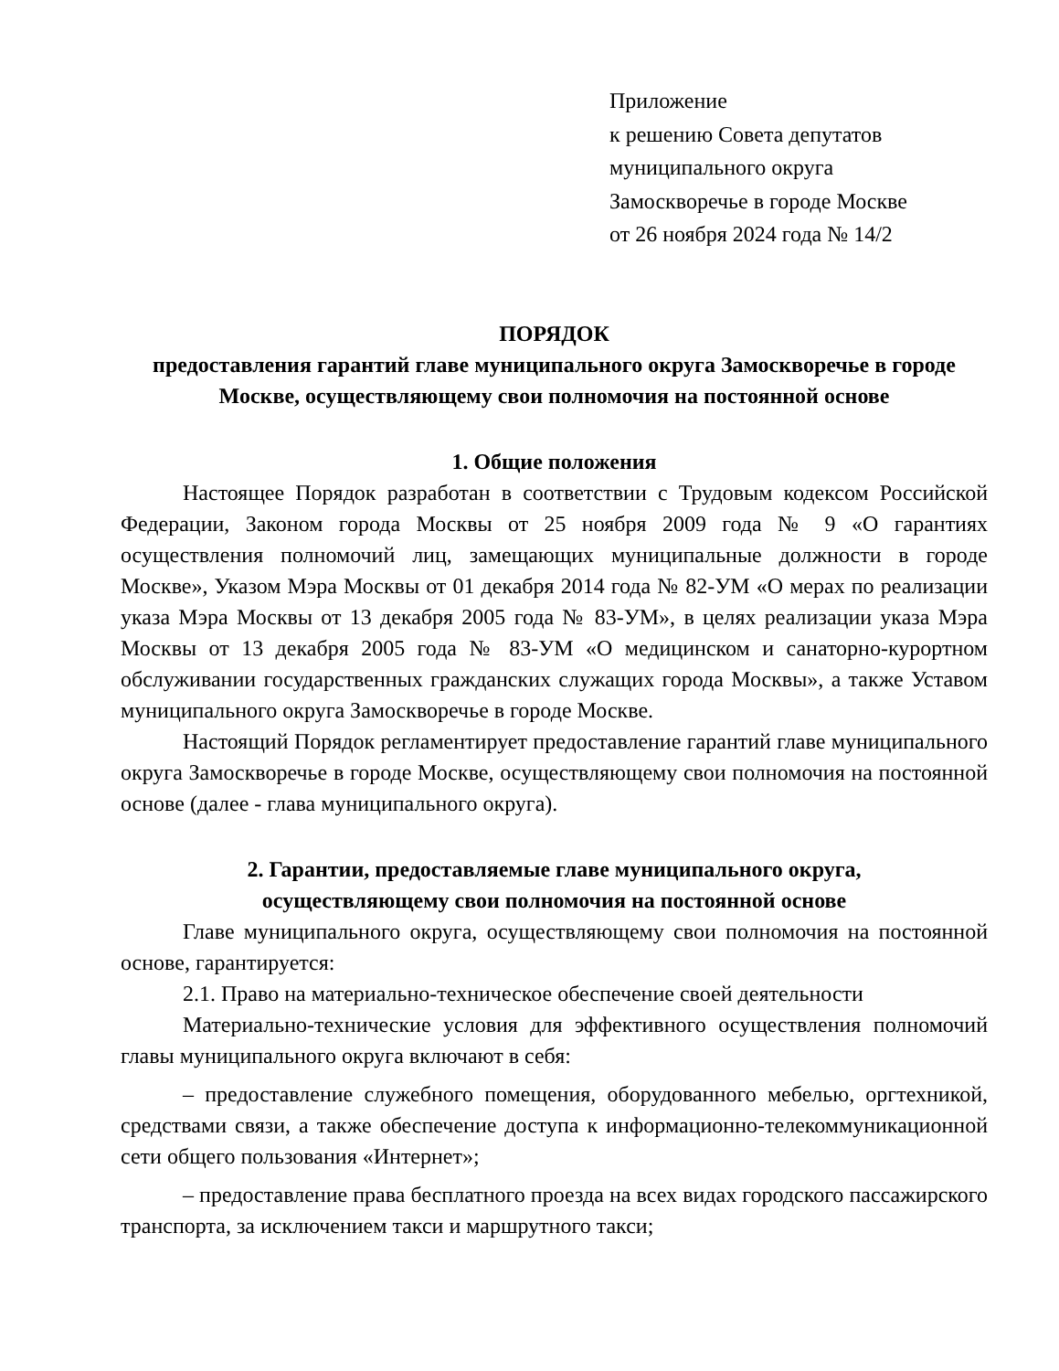Приложение
к решению Совета депутатов
муниципального округа
Замоскворечье в городе Москве
от 26 ноября 2024 года № 14/2
ПОРЯДОК
предоставления гарантий главе муниципального округа Замоскворечье в городе Москве, осуществляющему свои полномочия на постоянной основе
1. Общие положения
Настоящее Порядок разработан в соответствии с Трудовым кодексом Российской Федерации, Законом города Москвы от 25 ноября 2009 года № 9 «О гарантиях осуществления полномочий лиц, замещающих муниципальные должности в городе Москве», Указом Мэра Москвы от 01 декабря 2014 года № 82-УМ «О мерах по реализации указа Мэра Москвы от 13 декабря 2005 года № 83-УМ», в целях реализации указа Мэра Москвы от 13 декабря 2005 года № 83-УМ «О медицинском и санаторно-курортном обслуживании государственных гражданских служащих города Москвы», а также Уставом муниципального округа Замоскворечье в городе Москве.
Настоящий Порядок регламентирует предоставление гарантий главе муниципального округа Замоскворечье в городе Москве, осуществляющему свои полномочия на постоянной основе (далее - глава муниципального округа).
2. Гарантии, предоставляемые главе муниципального округа,
осуществляющему свои полномочия на постоянной основе
Главе муниципального округа, осуществляющему свои полномочия на постоянной основе, гарантируется:
2.1. Право на материально-техническое обеспечение своей деятельности
Материально-технические условия для эффективного осуществления полномочий главы муниципального округа включают в себя:
– предоставление служебного помещения, оборудованного мебелью, оргтехникой, средствами связи, а также обеспечение доступа к информационно-телекоммуникационной сети общего пользования «Интернет»;
– предоставление права бесплатного проезда на всех видах городского пассажирского транспорта, за исключением такси и маршрутного такси;